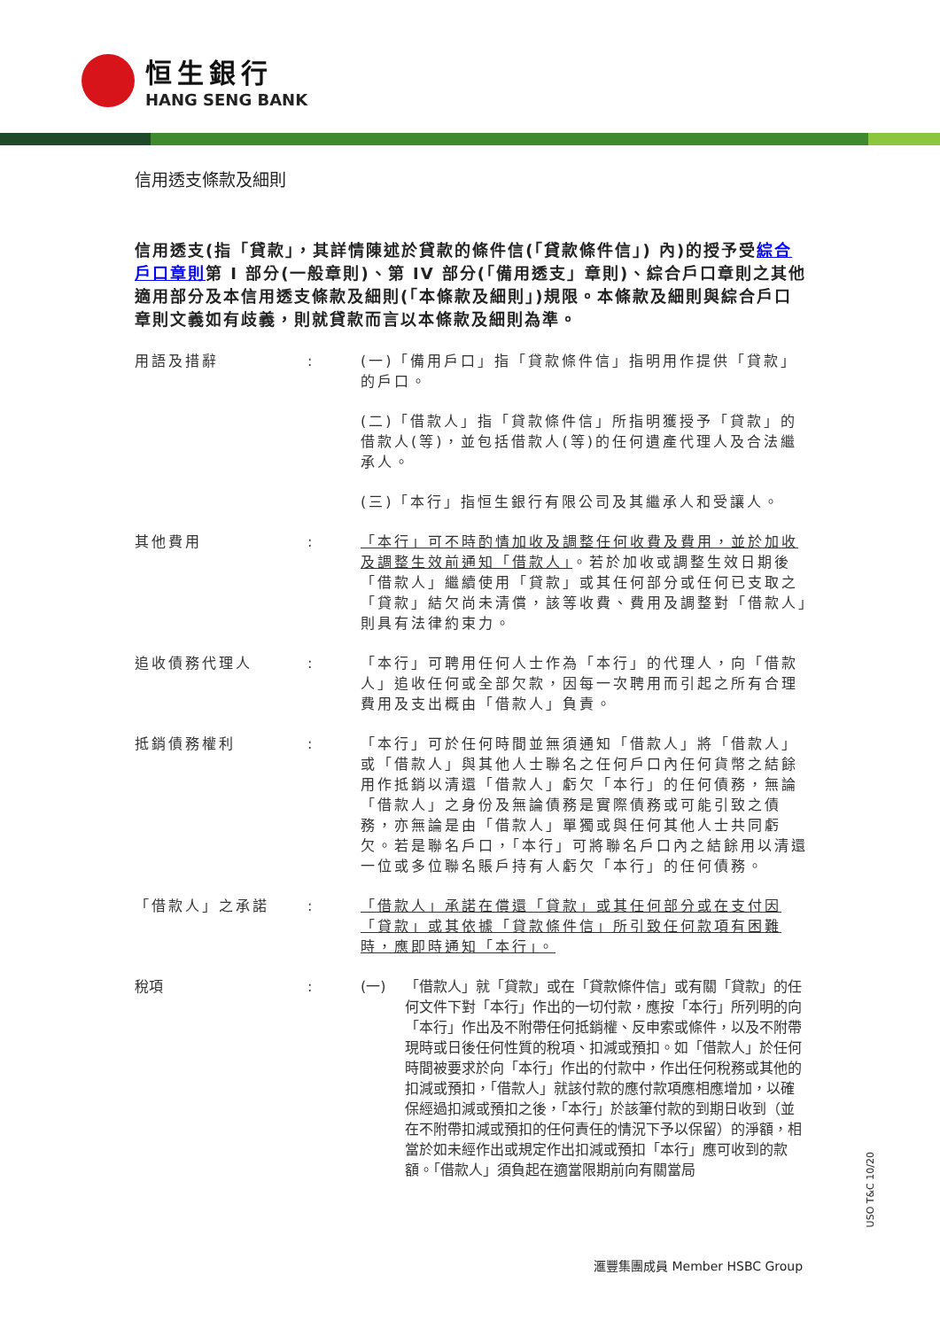恒生銀行
HANG SENG BANK
信用透支條款及細則
信用透支(指「貸款」，其詳情陳述於貸款的條件信(「貸款條件信」) 內)的授予受綜合戶口章則第 I 部分(一般章則)、第 IV 部分(「備用透支」章則)、綜合戶口章則之其他適用部分及本信用透支條款及細則(「本條款及細則」)規限。本條款及細則與綜合戶口章則文義如有歧義，則就貸款而言以本條款及細則為準。
用語及措辭 : (一)「備用戶口」指「貸款條件信」指明用作提供「貸款」的戶口。
(二)「借款人」指「貸款條件信」所指明獲授予「貸款」的借款人(等)，並包括借款人(等)的任何遺產代理人及合法繼承人。
(三)「本行」指恒生銀行有限公司及其繼承人和受讓人。
其他費用 : 「本行」可不時酌情加收及調整任何收費及費用，並於加收及調整生效前通知「借款人」。若於加收或調整生效日期後「借款人」繼續使用「貸款」或其任何部分或任何已支取之「貸款」結欠尚未清償，該等收費、費用及調整對「借款人」則具有法律約束力。
追收債務代理人 : 「本行」可聘用任何人士作為「本行」的代理人，向「借款人」追收任何或全部欠款，因每一次聘用而引起之所有合理費用及支出概由「借款人」負責。
抵銷債務權利 : 「本行」可於任何時間並無須通知「借款人」將「借款人」或「借款人」與其他人士聯名之任何戶口內任何貨幣之結餘用作抵銷以清還「借款人」虧欠「本行」的任何債務，無論「借款人」之身份及無論債務是實際債務或可能引致之債務，亦無論是由「借款人」單獨或與任何其他人士共同虧欠。若是聯名戶口，「本行」可將聯名戶口內之結餘用以清還一位或多位聯名賬戶持有人虧欠「本行」的任何債務。
「借款人」之承諾 : 「借款人」承諾在償還「貸款」或其任何部分或在支付因「貸款」或其依據「貸款條件信」所引致任何款項有困難時，應即時通知「本行」。
稅項 : (一) 「借款人」就「貸款」或在「貸款條件信」或有關「貸款」的任何文件下對「本行」作出的一切付款，應按「本行」所列明的向「本行」作出及不附帶任何抵銷權、反申索或條件，以及不附帶現時或日後任何性質的稅項、扣減或預扣。如「借款人」於任何時間被要求於向「本行」作出的付款中，作出任何稅務或其他的扣減或預扣，「借款人」就該付款的應付款項應相應增加，以確保經過扣減或預扣之後，「本行」於該筆付款的到期日收到（並在不附帶扣減或預扣的任何責任的情況下予以保留）的淨額，相當於如未經作出或規定作出扣減或預扣「本行」應可收到的款額。「借款人」須負起在適當限期前向有關當局
USO T&C 10/20
滙豐集團成員 Member HSBC Group